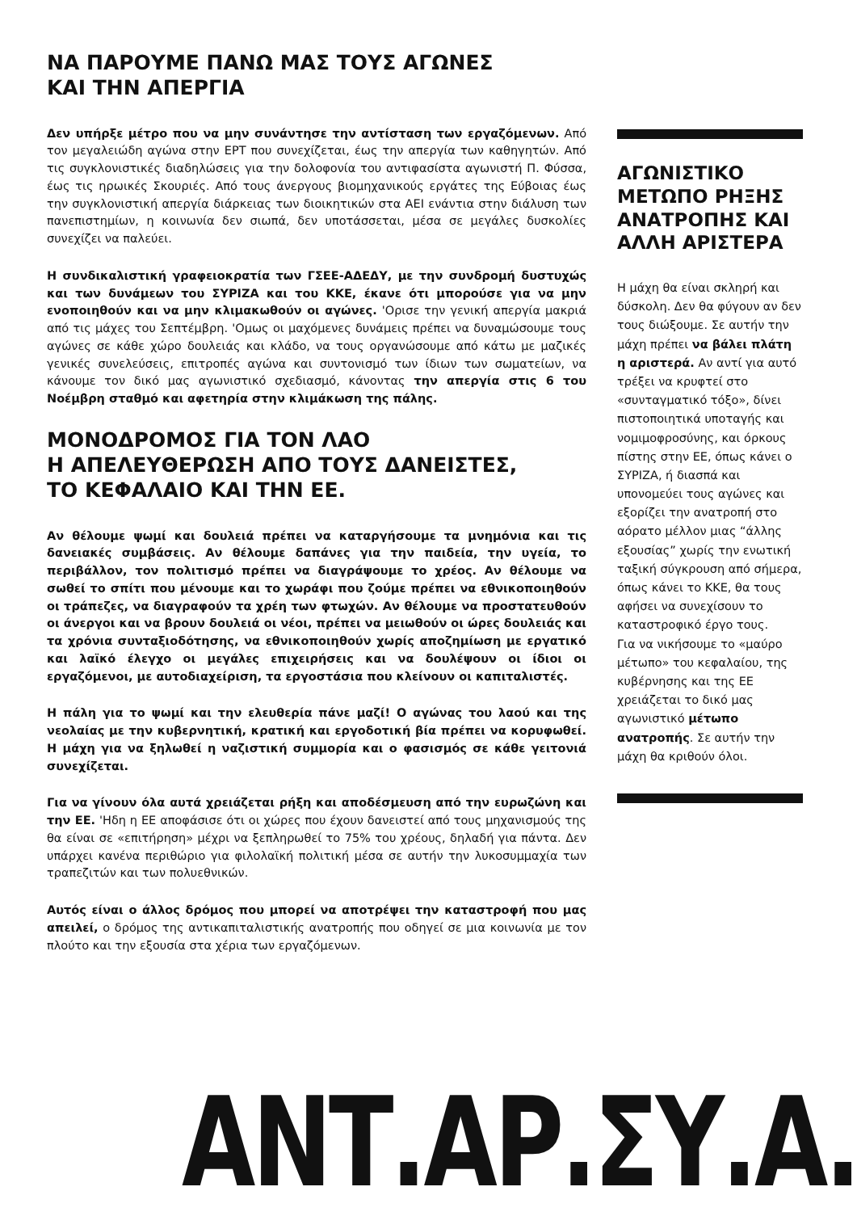ΝΑ ΠΑΡΟΥΜΕ ΠΑΝΩ ΜΑΣ ΤΟΥΣ ΑΓΩΝΕΣ
ΚΑΙ ΤΗΝ ΑΠΕΡΓΙΑ
Δεν υπήρξε μέτρο που να μην συνάντησε την αντίσταση των εργαζόμενων. Από τον μεγαλειώδη αγώνα στην ΕΡΤ που συνεχίζεται, έως την απεργία των καθηγητών. Από τις συγκλονιστικές διαδηλώσεις για την δολοφονία του αντιφασίστα αγωνιστή Π. Φύσσα, έως τις ηρωικές Σκουριές. Από τους άνεργους βιομηχανικούς εργάτες της Εύβοιας έως την συγκλονιστική απεργία διάρκειας των διοικητικών στα ΑΕΙ ενάντια στην διάλυση των πανεπιστημίων, η κοινωνία δεν σιωπά, δεν υποτάσσεται, μέσα σε μεγάλες δυσκολίες συνεχίζει να παλεύει.
Η συνδικαλιστική γραφειοκρατία των ΓΣΕΕ-ΑΔΕΔΥ, με την συνδρομή δυστυχώς και των δυνάμεων του ΣΥΡΙΖΑ και του ΚΚΕ, έκανε ότι μπορούσε για να μην ενοποιηθούν και να μην κλιμακωθούν οι αγώνες. 'Ορισε την γενική απεργία μακριά από τις μάχες του Σεπτέμβρη. 'Ομως οι μαχόμενες δυνάμεις πρέπει να δυναμώσουμε τους αγώνες σε κάθε χώρο δουλειάς και κλάδο, να τους οργανώσουμε από κάτω με μαζικές γενικές συνελεύσεις, επιτροπές αγώνα και συντονισμό των ίδιων των σωματείων, να κάνουμε τον δικό μας αγωνιστικό σχεδιασμό, κάνοντας την απεργία στις 6 του Νοέμβρη σταθμό και αφετηρία στην κλιμάκωση της πάλης.
ΜΟΝΟΔΡΟΜΟΣ ΓΙΑ ΤΟΝ ΛΑΟ
Η ΑΠΕΛΕΥΘΕΡΩΣΗ ΑΠΟ ΤΟΥΣ ΔΑΝΕΙΣΤΕΣ,
ΤΟ ΚΕΦΑΛΑΙΟ ΚΑΙ ΤΗΝ ΕΕ.
Αν θέλουμε ψωμί και δουλειά πρέπει να καταργήσουμε τα μνημόνια και τις δανειακές συμβάσεις. Αν θέλουμε δαπάνες για την παιδεία, την υγεία, το περιβάλλον, τον πολιτισμό πρέπει να διαγράψουμε το χρέος. Αν θέλουμε να σωθεί το σπίτι που μένουμε και το χωράφι που ζούμε πρέπει να εθνικοποιηθούν οι τράπεζες, να διαγραφούν τα χρέη των φτωχών. Αν θέλουμε να προστατευθούν οι άνεργοι και να βρουν δουλειά οι νέοι, πρέπει να μειωθούν οι ώρες δουλειάς και τα χρόνια συνταξιοδότησης, να εθνικοποιηθούν χωρίς αποζημίωση με εργατικό και λαϊκό έλεγχο οι μεγάλες επιχειρήσεις και να δουλέψουν οι ίδιοι οι εργαζόμενοι, με αυτοδιαχείριση, τα εργοστάσια που κλείνουν οι καπιταλιστές.
Η πάλη για το ψωμί και την ελευθερία πάνε μαζί! Ο αγώνας του λαού και της νεολαίας με την κυβερνητική, κρατική και εργοδοτική βία πρέπει να κορυφωθεί. Η μάχη για να ξηλωθεί η ναζιστική συμμορία και ο φασισμός σε κάθε γειτονιά συνεχίζεται.
Για να γίνουν όλα αυτά χρειάζεται ρήξη και αποδέσμευση από την ευρωζώνη και την ΕΕ. 'Ηδη η ΕΕ αποφάσισε ότι οι χώρες που έχουν δανειστεί από τους μηχανισμούς της θα είναι σε «επιτήρηση» μέχρι να ξεπληρωθεί το 75% του χρέους, δηλαδή για πάντα. Δεν υπάρχει κανένα περιθώριο για φιλολαϊκή πολιτική μέσα σε αυτήν την λυκοσυμμαχία των τραπεζιτών και των πολυεθνικών.
Αυτός είναι ο άλλος δρόμος που μπορεί να αποτρέψει την καταστροφή που μας απειλεί, ο δρόμος της αντικαπιταλιστικής ανατροπής που οδηγεί σε μια κοινωνία με τον πλούτο και την εξουσία στα χέρια των εργαζόμενων.
ΑΓΩΝΙΣΤΙΚΟ ΜΕΤΩΠΟ ΡΗΞΗΣ ΑΝΑΤΡΟΠΗΣ ΚΑΙ ΑΛΛΗ ΑΡΙΣΤΕΡΑ
Η μάχη θα είναι σκληρή και δύσκολη. Δεν θα φύγουν αν δεν τους διώξουμε. Σε αυτήν την μάχη πρέπει να βάλει πλάτη η αριστερά. Αν αντί για αυτό τρέξει να κρυφτεί στο «συνταγματικό τόξο», δίνει πιστοποιητικά υποταγής και νομιμοφροσύνης, και όρκους πίστης στην ΕΕ, όπως κάνει ο ΣΥΡΙΖΑ, ή διασπά και υπονομεύει τους αγώνες και εξορίζει την ανατροπή στο αόρατο μέλλον μιας “άλλης εξουσίας” χωρίς την ενωτική ταξική σύγκρουση από σήμερα, όπως κάνει το ΚΚΕ, θα τους αφήσει να συνεχίσουν το καταστροφικό έργο τους.
Για να νικήσουμε το «μαύρο μέτωπο» του κεφαλαίου, της κυβέρνησης και της ΕΕ χρειάζεται το δικό μας αγωνιστικό μέτωπο ανατροπής. Σε αυτήν την μάχη θα κριθούν όλοι.
ΑΝΤ.ΑΡ.ΣΥ.Α.